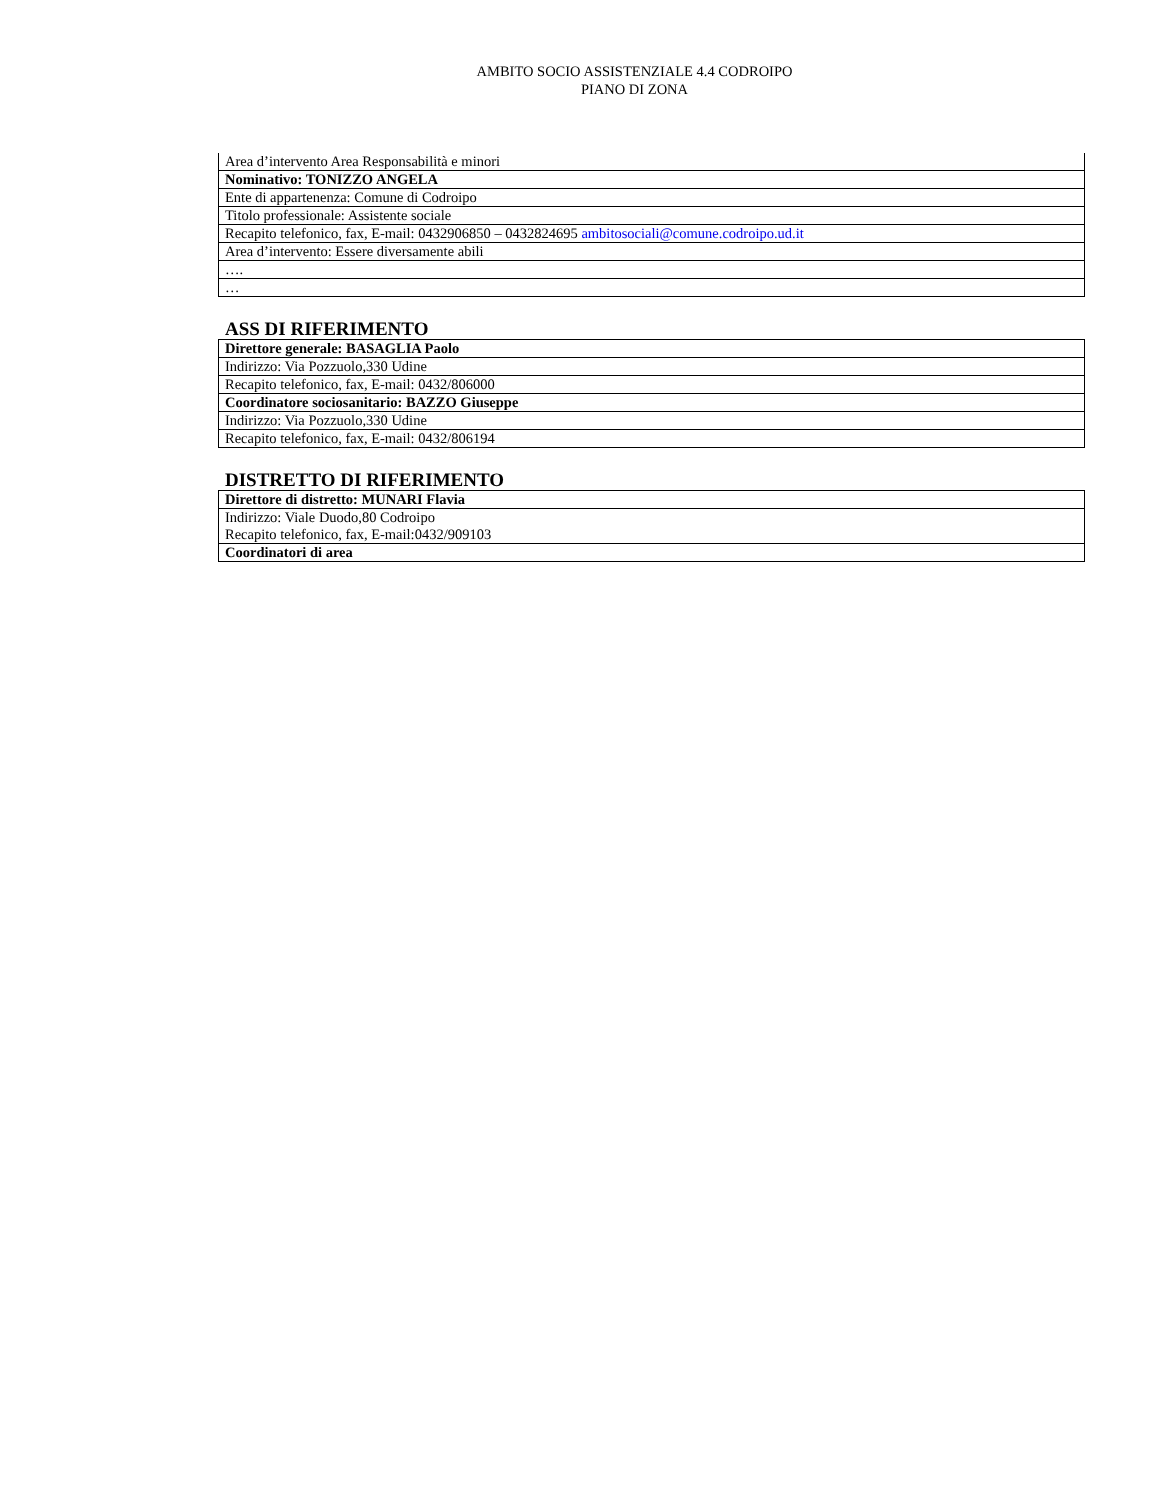AMBITO SOCIO ASSISTENZIALE 4.4 CODROIPO
PIANO DI ZONA
| Area d’intervento Area Responsabilità e minori |
| Nominativo: TONIZZO ANGELA |
| Ente di appartenenza: Comune di Codroipo |
| Titolo professionale: Assistente sociale |
| Recapito telefonico, fax, E-mail: 0432906850 – 0432824695 ambitosociali@comune.codroipo.ud.it |
| Area d’intervento: Essere diversamente abili |
| …. |
| … |
ASS DI RIFERIMENTO
| Direttore generale: BASAGLIA Paolo |
| Indirizzo: Via Pozzuolo,330 Udine |
| Recapito telefonico, fax, E-mail: 0432/806000 |
| Coordinatore sociosanitario: BAZZO Giuseppe |
| Indirizzo: Via Pozzuolo,330 Udine |
| Recapito telefonico, fax, E-mail: 0432/806194 |
DISTRETTO DI RIFERIMENTO
| Direttore di distretto: MUNARI Flavia |
| Indirizzo: Viale Duodo,80 Codroipo Recapito telefonico, fax, E-mail:0432/909103 |
| Coordinatori di area |